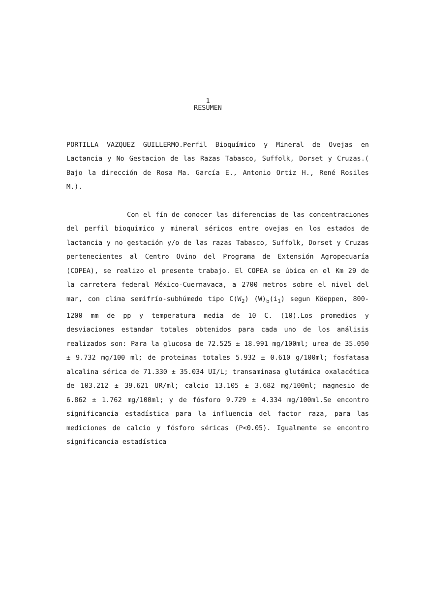1
RESUMEN
PORTILLA VAZQUEZ GUILLERMO.Perfil Bioquímico y Mineral de Ovejas en Lactancia y No Gestacion de las Razas Tabasco, Suffolk, Dorset y Cruzas.( Bajo la dirección de Rosa Ma. García E., Antonio Ortiz H., René Rosiles M.).
Con el fín de conocer las diferencias de las concentraciones del perfil bioquimico y mineral séricos entre ovejas en los estados de lactancia y no gestación y/o de las razas Tabasco, Suffolk, Dorset y Cruzas pertenecientes al Centro Ovino del Programa de Extensión Agropecuaría (COPEA), se realizo el presente trabajo. El COPEA se úbica en el Km 29 de la carretera federal México-Cuernavaca, a 2700 metros sobre el nivel del mar, con clima semifrío-subhúmedo tipo C(W<sub>2</sub>) (W)<sub>b</sub>(i<sub>1</sub>) segun Köeppen, 800-1200 mm de pp y temperatura media de 10 C. (10).Los promedios y desviaciones estandar totales obtenidos para cada uno de los análisis realizados son: Para la glucosa de 72.525 ± 18.991 mg/100ml; urea de 35.050 ± 9.732 mg/100 ml; de proteinas totales 5.932 ± 0.610 g/100ml; fosfatasa alcalina sérica de 71.330 ± 35.034 UI/L; transaminasa glutámica oxalacética de 103.212 ± 39.621 UR/ml; calcio 13.105 ± 3.682 mg/100ml; magnesio de 6.862 ± 1.762 mg/100ml; y de fósforo 9.729 ± 4.334 mg/100ml.Se encontro significancia estadística para la influencia del factor raza, para las mediciones de calcio y fósforo séricas (P<0.05). Igualmente se encontro significancia estadística